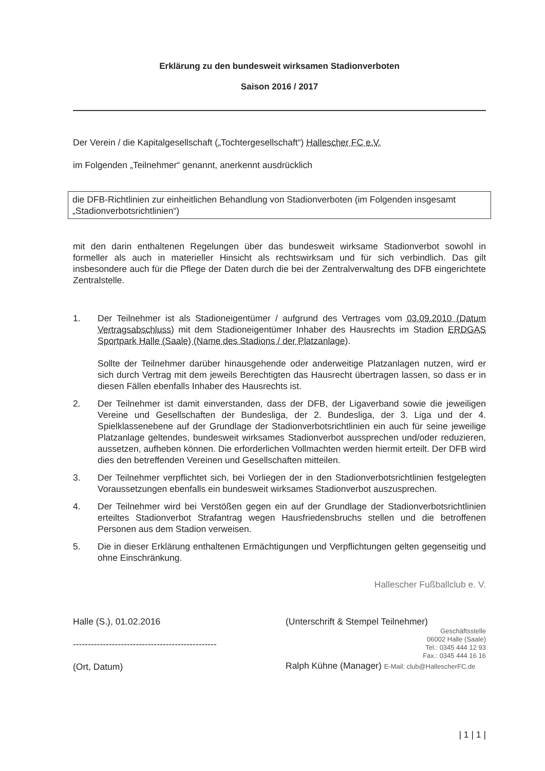Erklärung zu den bundesweit wirksamen Stadionverboten
Saison 2016 / 2017
Der Verein / die Kapitalgesellschaft („Tochtergesellschaft“) Hallescher FC e.V.
im Folgenden „Teilnehmer“ genannt, anerkennt ausdrücklich
die DFB-Richtlinien zur einheitlichen Behandlung von Stadionverboten (im Folgenden insgesamt „Stadionverbotsrichtlinien“)
mit den darin enthaltenen Regelungen über das bundesweit wirksame Stadionverbot sowohl in formeller als auch in materieller Hinsicht als rechtswirksam und für sich verbindlich. Das gilt insbesondere auch für die Pflege der Daten durch die bei der Zentralverwaltung des DFB eingerichtete Zentralstelle.
1. Der Teilnehmer ist als Stadioneigentümer / aufgrund des Vertrages vom 03.09.2010 (Datum Vertragsabschluss) mit dem Stadioneigentümer Inhaber des Hausrechts im Stadion ERDGAS Sportpark Halle (Saale) (Name des Stadions / der Platzanlage).
Sollte der Teilnehmer darüber hinausgehende oder anderweitige Platzanlagen nutzen, wird er sich durch Vertrag mit dem jeweils Berechtigten das Hausrecht übertragen lassen, so dass er in diesen Fällen ebenfalls Inhaber des Hausrechts ist.
2. Der Teilnehmer ist damit einverstanden, dass der DFB, der Ligaverband sowie die jeweiligen Vereine und Gesellschaften der Bundesliga, der 2. Bundesliga, der 3. Liga und der 4. Spielklassenebene auf der Grundlage der Stadionverbotsrichtlinien ein auch für seine jeweilige Platzanlage geltendes, bundesweit wirksames Stadionverbot aussprechen und/oder reduzieren, aussetzen, aufheben können. Die erforderlichen Vollmachten werden hiermit erteilt. Der DFB wird dies den betreffenden Vereinen und Gesellschaften mitteilen.
3. Der Teilnehmer verpflichtet sich, bei Vorliegen der in den Stadionverbotsrichtlinien festgelegten Voraussetzungen ebenfalls ein bundesweit wirksames Stadionverbot auszusprechen.
4. Der Teilnehmer wird bei Verstößen gegen ein auf der Grundlage der Stadionverbotsrichtlinien erteiltes Stadionverbot Strafantrag wegen Hausfriedensbruchs stellen und die betroffenen Personen aus dem Stadion verweisen.
5. Die in dieser Erklärung enthaltenen Ermächtigungen und Verpflichtungen gelten gegenseitig und ohne Einschränkung.
Hallescher Fußballclub e. V.
Halle (S.), 01.02.2016
------------------------------------------------
(Ort, Datum)
(Unterschrift & Stempel Teilnehmer)
Geschäftsstelle
06002 Halle (Saale)
Tel.: 0345 444 12 93
Fax.: 0345 444 16 16
Ralph Kühne (Manager) E-Mail: club@HallescherFC.de
| 1 | 1 |